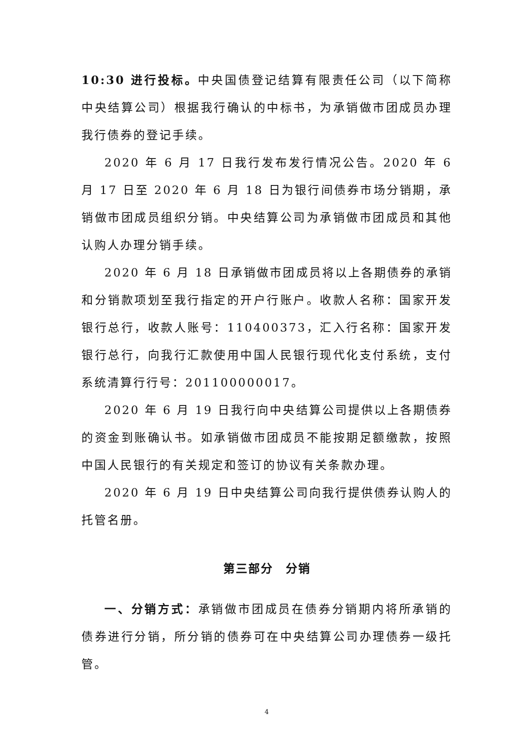10:30 进行投标。中央国债登记结算有限责任公司（以下简称中央结算公司）根据我行确认的中标书，为承销做市团成员办理我行债券的登记手续。
2020 年 6 月 17 日我行发布发行情况公告。2020 年 6 月 17 日至 2020 年 6 月 18 日为银行间债券市场分销期，承销做市团成员组织分销。中央结算公司为承销做市团成员和其他认购人办理分销手续。
2020 年 6 月 18 日承销做市团成员将以上各期债券的承销和分销款项划至我行指定的开户行账户。收款人名称：国家开发银行总行，收款人账号：110400373，汇入行名称：国家开发银行总行，向我行汇款使用中国人民银行现代化支付系统，支付系统清算行行号：201100000017。
2020 年 6 月 19 日我行向中央结算公司提供以上各期债券的资金到账确认书。如承销做市团成员不能按期足额缴款，按照中国人民银行的有关规定和签订的协议有关条款办理。
2020 年 6 月 19 日中央结算公司向我行提供债券认购人的托管名册。
第三部分　分销
一、分销方式：承销做市团成员在债券分销期内将所承销的债券进行分销，所分销的债券可在中央结算公司办理债券一级托管。
4